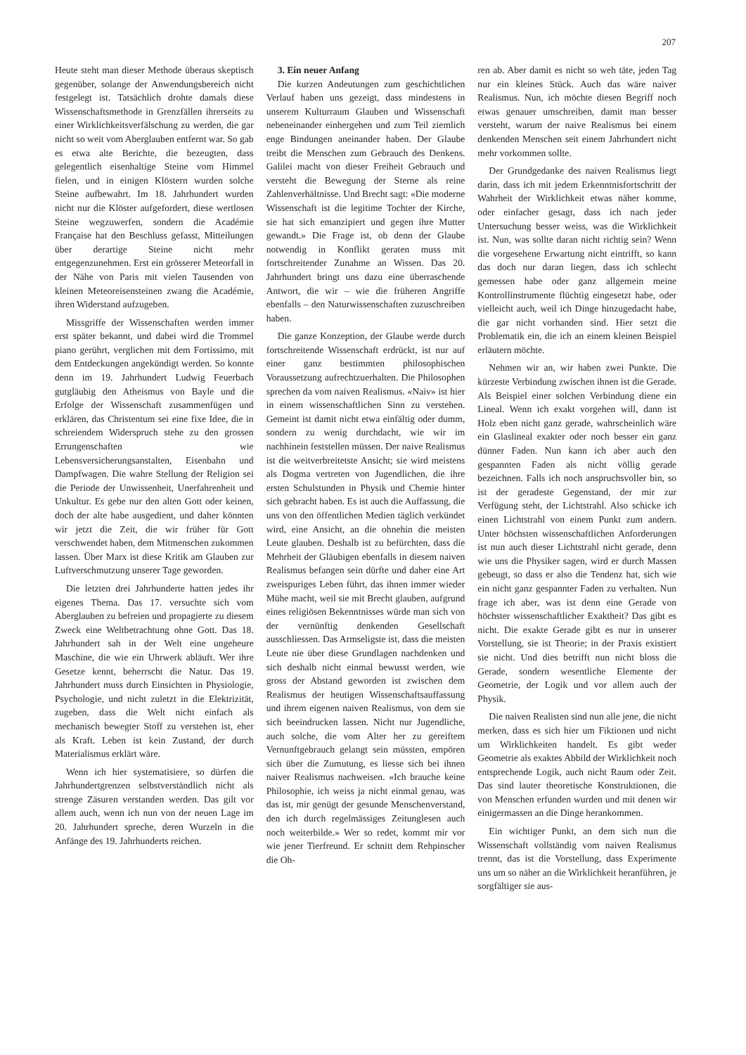207
Heute steht man dieser Methode überaus skeptisch gegenüber, solange der Anwendungsbereich nicht festgelegt ist. Tatsächlich drohte damals diese Wissenschaftsmethode in Grenzfällen ihrerseits zu einer Wirklichkeitsverfälschung zu werden, die gar nicht so weit vom Aberglauben entfernt war. So gab es etwa alte Berichte, die bezeugten, dass gelegentlich eisenhaltige Steine vom Himmel fielen, und in einigen Klöstern wurden solche Steine aufbewahrt. Im 18. Jahrhundert wurden nicht nur die Klöster aufgefordert, diese wertlosen Steine wegzuwerfen, sondern die Académie Française hat den Beschluss gefasst, Mitteilungen über derartige Steine nicht mehr entgegenzunehmen. Erst ein grösserer Meteorfall in der Nähe von Paris mit vielen Tausenden von kleinen Meteoreisensteinen zwang die Académie, ihren Widerstand aufzugeben.
Missgriffe der Wissenschaften werden immer erst später bekannt, und dabei wird die Trommel piano gerührt, verglichen mit dem Fortissimo, mit dem Entdeckungen angekündigt werden. So konnte denn im 19. Jahrhundert Ludwig Feuerbach gutgläubig den Atheismus von Bayle und die Erfolge der Wissenschaft zusammenfügen und erklären, das Christentum sei eine fixe Idee, die in schreiendem Widerspruch stehe zu den grossen Errungenschaften wie Lebensversicherungsanstalten, Eisenbahn und Dampfwagen. Die wahre Stellung der Religion sei die Periode der Unwissenheit, Unerfahrenheit und Unkultur. Es gebe nur den alten Gott oder keinen, doch der alte habe ausgedient, und daher könnten wir jetzt die Zeit, die wir früher für Gott verschwendet haben, dem Mitmenschen zukommen lassen. Über Marx ist diese Kritik am Glauben zur Luftverschmutzung unserer Tage geworden.
Die letzten drei Jahrhunderte hatten jedes ihr eigenes Thema. Das 17. versuchte sich vom Aberglauben zu befreien und propagierte zu diesem Zweck eine Weltbetrachtung ohne Gott. Das 18. Jahrhundert sah in der Welt eine ungeheure Maschine, die wie ein Uhrwerk abläuft. Wer ihre Gesetze kennt, beherrscht die Natur. Das 19. Jahrhundert muss durch Einsichten in Physiologie, Psychologie, und nicht zuletzt in die Elektrizität, zugeben, dass die Welt nicht einfach als mechanisch bewegter Stoff zu verstehen ist, eher als Kraft. Leben ist kein Zustand, der durch Materialismus erklärt wäre.
Wenn ich hier systematisiere, so dürfen die Jahrhundertgrenzen selbstverständlich nicht als strenge Zäsuren verstanden werden. Das gilt vor allem auch, wenn ich nun von der neuen Lage im 20. Jahrhundert spreche, deren Wurzeln in die Anfänge des 19. Jahrhunderts reichen.
3. Ein neuer Anfang
Die kurzen Andeutungen zum geschichtlichen Verlauf haben uns gezeigt, dass mindestens in unserem Kulturraum Glauben und Wissenschaft nebeneinander einhergehen und zum Teil ziemlich enge Bindungen aneinander haben. Der Glaube treibt die Menschen zum Gebrauch des Denkens. Galilei macht von dieser Freiheit Gebrauch und versteht die Bewegung der Sterne als reine Zahlenverhältnisse. Und Brecht sagt: «Die moderne Wissenschaft ist die legitime Tochter der Kirche, sie hat sich emanzipiert und gegen ihre Mutter gewandt.» Die Frage ist, ob denn der Glaube notwendig in Konflikt geraten muss mit fortschreitender Zunahme an Wissen. Das 20. Jahrhundert bringt uns dazu eine überraschende Antwort, die wir – wie die früheren Angriffe ebenfalls – den Naturwissenschaften zuzuschreiben haben.
Die ganze Konzeption, der Glaube werde durch fortschreitende Wissenschaft erdrückt, ist nur auf einer ganz bestimmten philosophischen Voraussetzung aufrechtzuerhalten. Die Philosophen sprechen da vom naiven Realismus. «Naiv» ist hier in einem wissenschaftlichen Sinn zu verstehen. Gemeint ist damit nicht etwa einfältig oder dumm, sondern zu wenig durchdacht, wie wir im nachhinein feststellen müssen. Der naive Realismus ist die weitverbreitetste Ansicht; sie wird meistens als Dogma vertreten von Jugendlichen, die ihre ersten Schulstunden in Physik und Chemie hinter sich gebracht haben. Es ist auch die Auffassung, die uns von den öffentlichen Medien täglich verkündet wird, eine Ansicht, an die ohnehin die meisten Leute glauben. Deshalb ist zu befürchten, dass die Mehrheit der Gläubigen ebenfalls in diesem naiven Realismus befangen sein dürfte und daher eine Art zweispuriges Leben führt, das ihnen immer wieder Mühe macht, weil sie mit Brecht glauben, aufgrund eines religiösen Bekenntnisses würde man sich von der vernünftig denkenden Gesellschaft ausschliessen. Das Armseligste ist, dass die meisten Leute nie über diese Grundlagen nachdenken und sich deshalb nicht einmal bewusst werden, wie gross der Abstand geworden ist zwischen dem Realismus der heutigen Wissenschaftsauffassung und ihrem eigenen naiven Realismus, von dem sie sich beeindrucken lassen. Nicht nur Jugendliche, auch solche, die vom Alter her zu gereiftem Vernunftgebrauch gelangt sein müssten, empören sich über die Zumutung, es liesse sich bei ihnen naiver Realismus nachweisen. «Ich brauche keine Philosophie, ich weiss ja nicht einmal genau, was das ist, mir genügt der gesunde Menschenverstand, den ich durch regelmässiges Zeitunglesen auch noch weiterbilde.» Wer so redet, kommt mir vor wie jener Tierfreund. Er schnitt dem Rehpinscher die Oh-
ren ab. Aber damit es nicht so weh täte, jeden Tag nur ein kleines Stück. Auch das wäre naiver Realismus. Nun, ich möchte diesen Begriff noch etwas genauer umschreiben, damit man besser versteht, warum der naive Realismus bei einem denkenden Menschen seit einem Jahrhundert nicht mehr vorkommen sollte.
Der Grundgedanke des naiven Realismus liegt darin, dass ich mit jedem Erkenntnisfortschritt der Wahrheit der Wirklichkeit etwas näher komme, oder einfacher gesagt, dass ich nach jeder Untersuchung besser weiss, was die Wirklichkeit ist. Nun, was sollte daran nicht richtig sein? Wenn die vorgesehene Erwartung nicht eintrifft, so kann das doch nur daran liegen, dass ich schlecht gemessen habe oder ganz allgemein meine Kontrollinstrumente flüchtig eingesetzt habe, oder vielleicht auch, weil ich Dinge hinzugedacht habe, die gar nicht vorhanden sind. Hier setzt die Problematik ein, die ich an einem kleinen Beispiel erläutern möchte.
Nehmen wir an, wir haben zwei Punkte. Die kürzeste Verbindung zwischen ihnen ist die Gerade. Als Beispiel einer solchen Verbindung diene ein Lineal. Wenn ich exakt vorgehen will, dann ist Holz eben nicht ganz gerade, wahrscheinlich wäre ein Glaslineal exakter oder noch besser ein ganz dünner Faden. Nun kann ich aber auch den gespannten Faden als nicht völlig gerade bezeichnen. Falls ich noch anspruchsvoller bin, so ist der geradeste Gegenstand, der mir zur Verfügung steht, der Lichtstrahl. Also schicke ich einen Lichtstrahl von einem Punkt zum andern. Unter höchsten wissenschaftlichen Anforderungen ist nun auch dieser Lichtstrahl nicht gerade, denn wie uns die Physiker sagen, wird er durch Massen gebeugt, so dass er also die Tendenz hat, sich wie ein nicht ganz gespannter Faden zu verhalten. Nun frage ich aber, was ist denn eine Gerade von höchster wissenschaftlicher Exaktheit? Das gibt es nicht. Die exakte Gerade gibt es nur in unserer Vorstellung, sie ist Theorie; in der Praxis existiert sie nicht. Und dies betrifft nun nicht bloss die Gerade, sondern wesentliche Elemente der Geometrie, der Logik und vor allem auch der Physik.
Die naiven Realisten sind nun alle jene, die nicht merken, dass es sich hier um Fiktionen und nicht um Wirklichkeiten handelt. Es gibt weder Geometrie als exaktes Abbild der Wirklichkeit noch entsprechende Logik, auch nicht Raum oder Zeit. Das sind lauter theoretische Konstruktionen, die von Menschen erfunden wurden und mit denen wir einigermassen an die Dinge herankommen.
Ein wichtiger Punkt, an dem sich nun die Wissenschaft vollständig vom naiven Realismus trennt, das ist die Vorstellung, dass Experimente uns um so näher an die Wirklichkeit heranführen, je sorgfältiger sie aus-